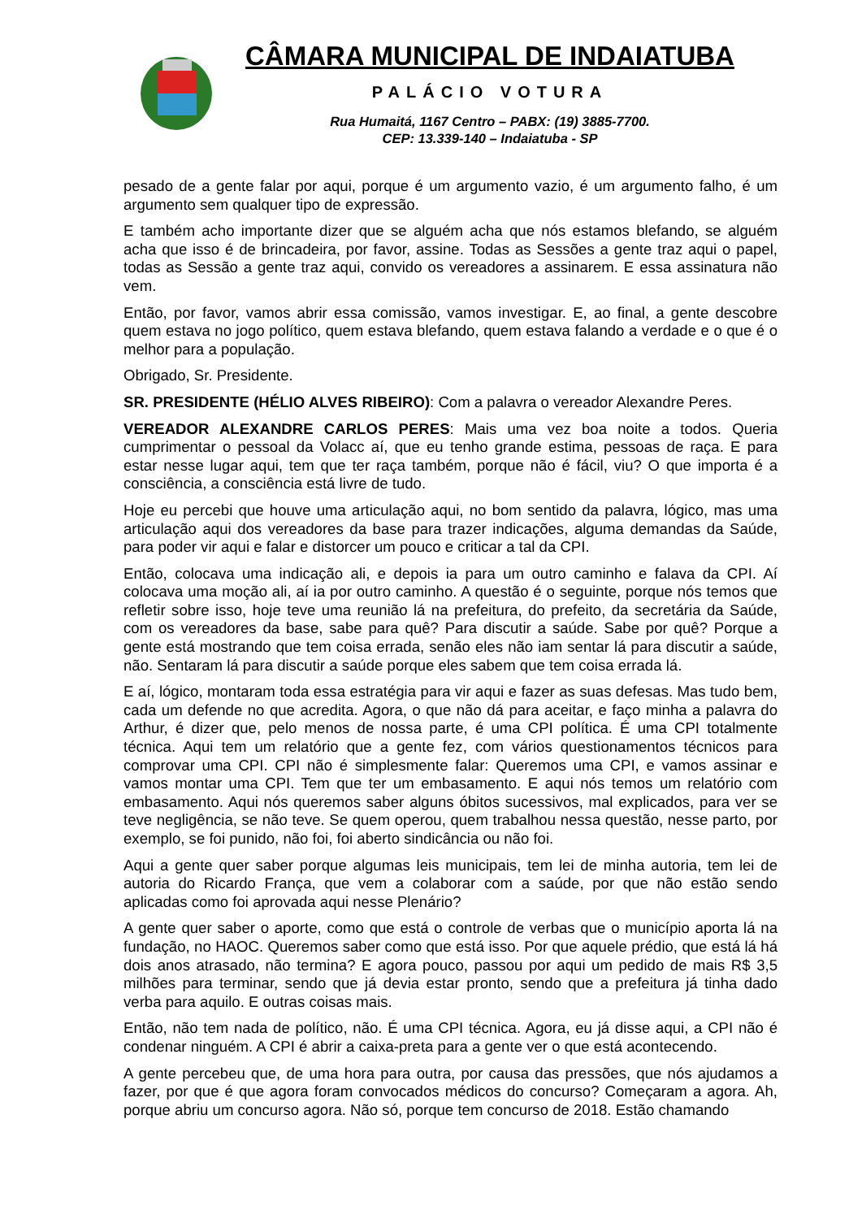CÂMARA MUNICIPAL DE INDAIATUBA
PALÁCIO VOTURA
Rua Humaitá, 1167 Centro – PABX: (19) 3885-7700.
CEP: 13.339-140 – Indaiatuba - SP
pesado de a gente falar por aqui, porque é um argumento vazio, é um argumento falho, é um argumento sem qualquer tipo de expressão.
E também acho importante dizer que se alguém acha que nós estamos blefando, se alguém acha que isso é de brincadeira, por favor, assine. Todas as Sessões a gente traz aqui o papel, todas as Sessão a gente traz aqui, convido os vereadores a assinarem. E essa assinatura não vem.
Então, por favor, vamos abrir essa comissão, vamos investigar. E, ao final, a gente descobre quem estava no jogo político, quem estava blefando, quem estava falando a verdade e o que é o melhor para a população.
Obrigado, Sr. Presidente.
SR. PRESIDENTE (HÉLIO ALVES RIBEIRO): Com a palavra o vereador Alexandre Peres.
VEREADOR ALEXANDRE CARLOS PERES: Mais uma vez boa noite a todos. Queria cumprimentar o pessoal da Volacc aí, que eu tenho grande estima, pessoas de raça. E para estar nesse lugar aqui, tem que ter raça também, porque não é fácil, viu? O que importa é a consciência, a consciência está livre de tudo.
Hoje eu percebi que houve uma articulação aqui, no bom sentido da palavra, lógico, mas uma articulação aqui dos vereadores da base para trazer indicações, alguma demandas da Saúde, para poder vir aqui e falar e distorcer um pouco e criticar a tal da CPI.
Então, colocava uma indicação ali, e depois ia para um outro caminho e falava da CPI. Aí colocava uma moção ali, aí ia por outro caminho. A questão é o seguinte, porque nós temos que refletir sobre isso, hoje teve uma reunião lá na prefeitura, do prefeito, da secretária da Saúde, com os vereadores da base, sabe para quê? Para discutir a saúde. Sabe por quê? Porque a gente está mostrando que tem coisa errada, senão eles não iam sentar lá para discutir a saúde, não. Sentaram lá para discutir a saúde porque eles sabem que tem coisa errada lá.
E aí, lógico, montaram toda essa estratégia para vir aqui e fazer as suas defesas. Mas tudo bem, cada um defende no que acredita. Agora, o que não dá para aceitar, e faço minha a palavra do Arthur, é dizer que, pelo menos de nossa parte, é uma CPI política. É uma CPI totalmente técnica. Aqui tem um relatório que a gente fez, com vários questionamentos técnicos para comprovar uma CPI. CPI não é simplesmente falar: Queremos uma CPI, e vamos assinar e vamos montar uma CPI. Tem que ter um embasamento. E aqui nós temos um relatório com embasamento. Aqui nós queremos saber alguns óbitos sucessivos, mal explicados, para ver se teve negligência, se não teve. Se quem operou, quem trabalhou nessa questão, nesse parto, por exemplo, se foi punido, não foi, foi aberto sindicância ou não foi.
Aqui a gente quer saber porque algumas leis municipais, tem lei de minha autoria, tem lei de autoria do Ricardo França, que vem a colaborar com a saúde, por que não estão sendo aplicadas como foi aprovada aqui nesse Plenário?
A gente quer saber o aporte, como que está o controle de verbas que o município aporta lá na fundação, no HAOC. Queremos saber como que está isso. Por que aquele prédio, que está lá há dois anos atrasado, não termina? E agora pouco, passou por aqui um pedido de mais R$ 3,5 milhões para terminar, sendo que já devia estar pronto, sendo que a prefeitura já tinha dado verba para aquilo. E outras coisas mais.
Então, não tem nada de político, não. É uma CPI técnica. Agora, eu já disse aqui, a CPI não é condenar ninguém. A CPI é abrir a caixa-preta para a gente ver o que está acontecendo.
A gente percebeu que, de uma hora para outra, por causa das pressões, que nós ajudamos a fazer, por que é que agora foram convocados médicos do concurso? Começaram a agora. Ah, porque abriu um concurso agora. Não só, porque tem concurso de 2018. Estão chamando